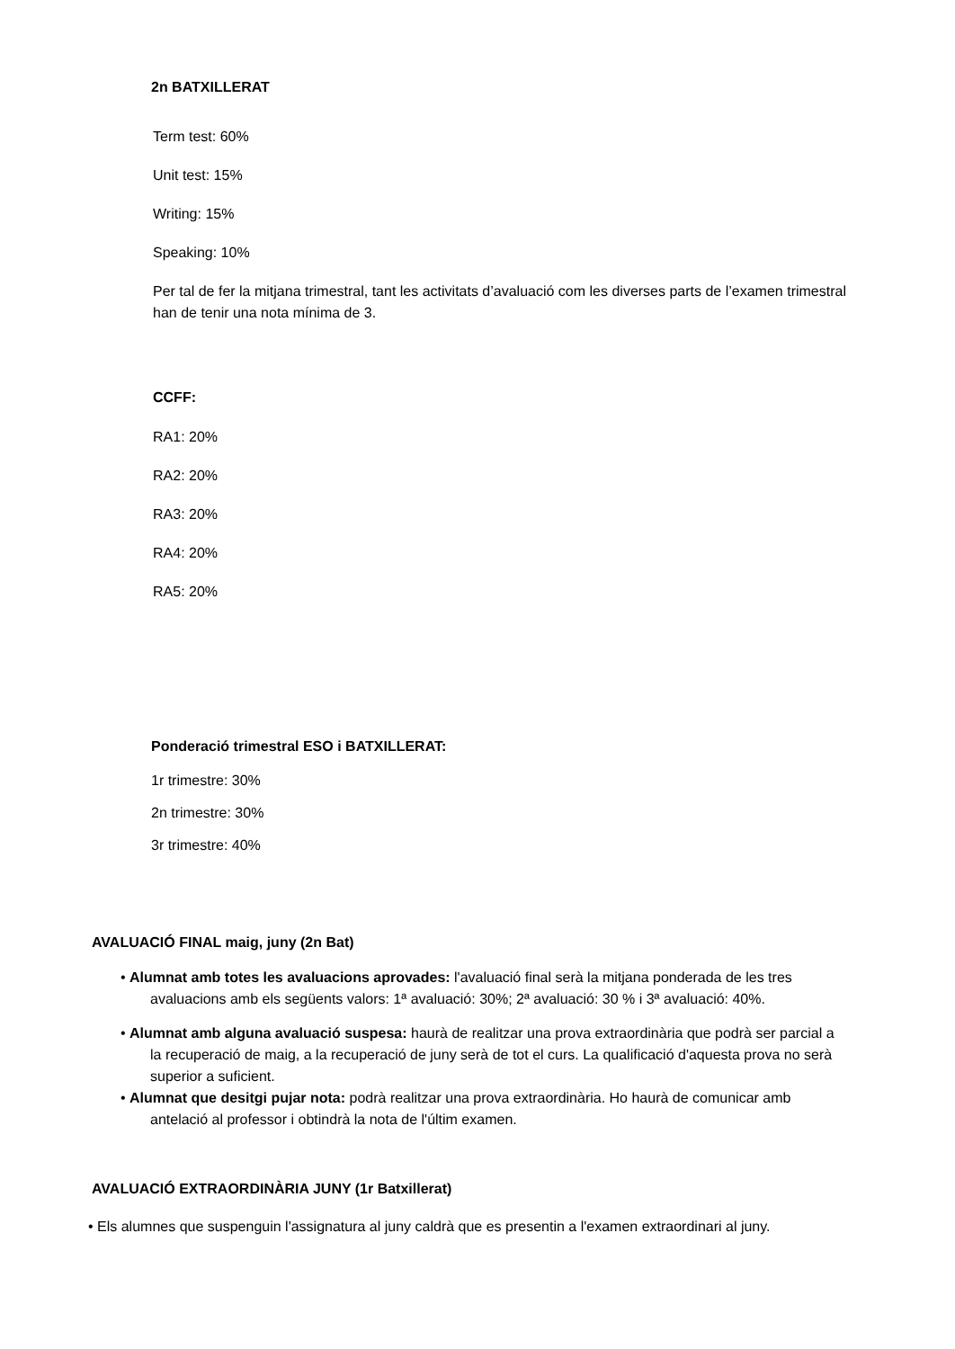2n BATXILLERAT
Term test: 60%
Unit test: 15%
Writing: 15%
Speaking: 10%
Per tal de fer la mitjana trimestral, tant les activitats d’avaluació com les diverses parts de l’examen trimestral han de tenir una nota mínima de 3.
CCFF:
RA1: 20%
RA2: 20%
RA3: 20%
RA4: 20%
RA5: 20%
Ponderació trimestral ESO i BATXILLERAT:
1r trimestre: 30%
2n trimestre: 30%
3r trimestre: 40%
AVALUACIÓ FINAL maig, juny (2n Bat)
• Alumnat amb totes les avaluacions aprovades: l'avaluació final serà la mitjana ponderada de les tres avaluacions amb els següents valors: 1ª avaluació: 30%; 2ª avaluació: 30 % i 3ª avaluació: 40%.
• Alumnat amb alguna avaluació suspesa: haurà de realitzar una prova extraordinària que podrà ser parcial a la recuperació de maig, a la recuperació de juny serà de tot el curs. La qualificació d'aquesta prova no serà superior a suficient.
• Alumnat que desitgi pujar nota: podrà realitzar una prova extraordinària. Ho haurà de comunicar amb antelació al professor i obtindrà la nota de l'últim examen.
AVALUACIÓ EXTRAORDINÀRIA JUNY (1r Batxillerat)
• Els alumnes que suspenguin l'assignatura al juny caldrà que es presentin a l'examen extraordinari al juny.